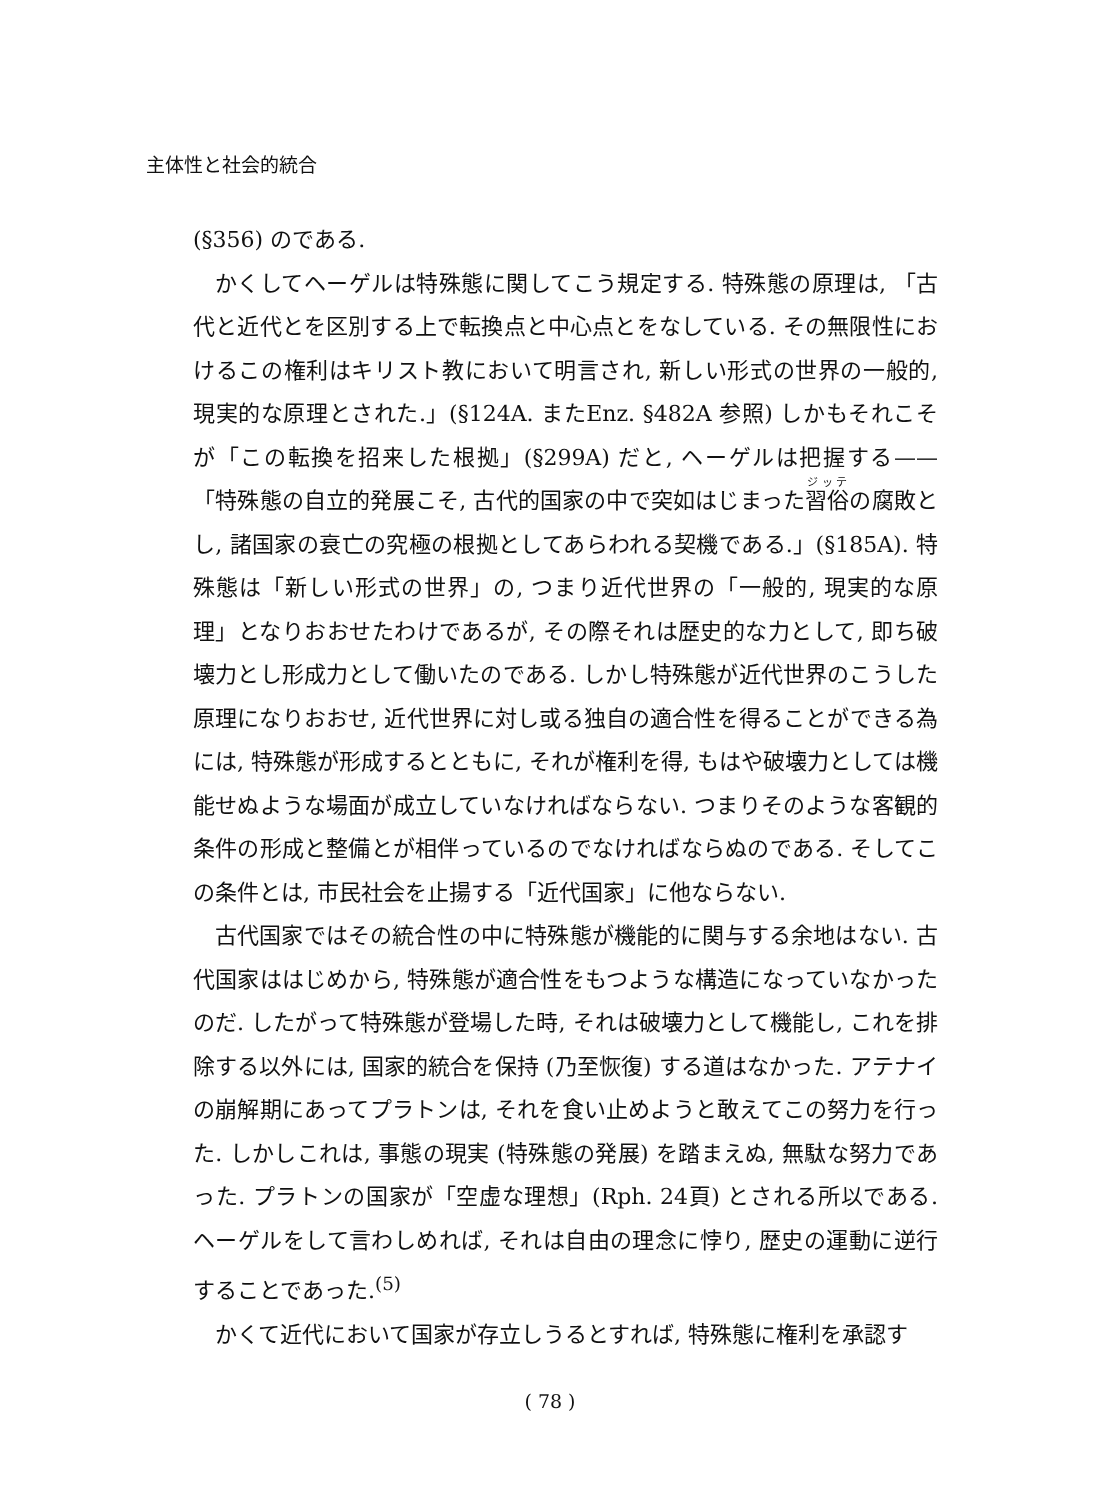主体性と社会的統合
(§356) のである.
かくしてヘーゲルは特殊態に関してこう規定する. 特殊態の原理は, 「古代と近代とを区別する上で転換点と中心点とをなしている. その無限性におけるこの権利はキリスト教において明言され, 新しい形式の世界の一般的, 現実的な原理とされた.」(§124A. またEnz. §482A 参照) しかもそれこそが「この転換を招来した根拠」(§299A) だと, ヘーゲルは把握する——「特殊態の自立的発展こそ, 古代的国家の中で突如はじまった習俗の腐敗とし, 諸国家の衰亡の究極の根拠としてあらわれる契機である.」(§185A). 特殊態は「新しい形式の世界」の, つまり近代世界の「一般的, 現実的な原理」となりおおせたわけであるが, その際それは歴史的な力として, 即ち破壊力とし形成力として働いたのである. しかし特殊態が近代世界のこうした原理になりおおせ, 近代世界に対し或る独自の適合性を得ることができる為には, 特殊態が形成するとともに, それが権利を得, もはや破壊力としては機能せぬような場面が成立していなければならない. つまりそのような客観的条件の形成と整備とが相伴っているのでなければならぬのである. そしてこの条件とは, 市民社会を止揚する「近代国家」に他ならない.
古代国家ではその統合性の中に特殊態が機能的に関与する余地はない. 古代国家ははじめから, 特殊態が適合性をもつような構造になっていなかったのだ. したがって特殊態が登場した時, それは破壊力として機能し, これを排除する以外には, 国家的統合を保持 (乃至恢復) する道はなかった. アテナイの崩解期にあってプラトンは, それを食い止めようと敢えてこの努力を行った. しかしこれは, 事態の現実 (特殊態の発展) を踏まえぬ, 無駄な努力であった. プラトンの国家が「空虚な理想」(Rph. 24頁) とされる所以である. ヘーゲルをして言わしめれば, それは自由の理念に悖り, 歴史の運動に逆行することであった.<sup>(5)</sup>
かくて近代において国家が存立しうるとすれば, 特殊態に権利を承認す
( 78 )